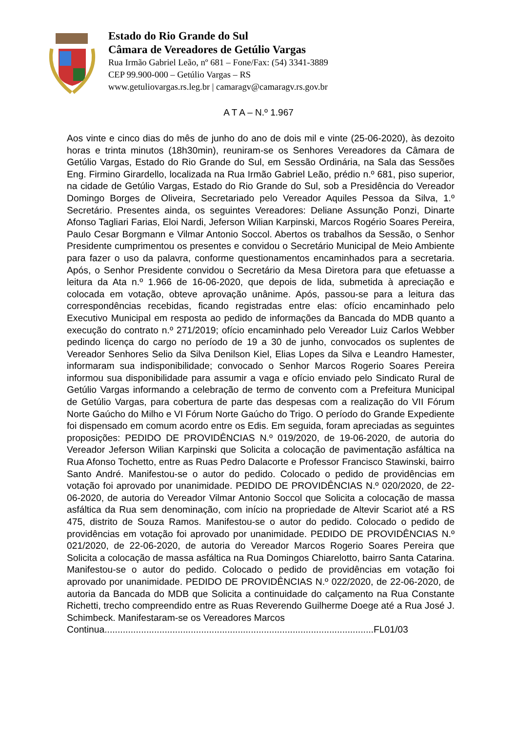Estado do Rio Grande do Sul
Câmara de Vereadores de Getúlio Vargas
Rua Irmão Gabriel Leão, nº 681 – Fone/Fax: (54) 3341-3889
CEP 99.900-000 – Getúlio Vargas – RS
www.getuliovargas.rs.leg.br | camaragv@camaragv.rs.gov.br
A T A – N.º 1.967
Aos vinte e cinco dias do mês de junho do ano de dois mil e vinte (25-06-2020), às dezoito horas e trinta minutos (18h30min), reuniram-se os Senhores Vereadores da Câmara de Getúlio Vargas, Estado do Rio Grande do Sul, em Sessão Ordinária, na Sala das Sessões Eng. Firmino Girardello, localizada na Rua Irmão Gabriel Leão, prédio n.º 681, piso superior, na cidade de Getúlio Vargas, Estado do Rio Grande do Sul, sob a Presidência do Vereador Domingo Borges de Oliveira, Secretariado pelo Vereador Aquiles Pessoa da Silva, 1.º Secretário. Presentes ainda, os seguintes Vereadores: Deliane Assunção Ponzi, Dinarte Afonso Tagliari Farias, Eloi Nardi, Jeferson Wilian Karpinski, Marcos Rogério Soares Pereira, Paulo Cesar Borgmann e Vilmar Antonio Soccol. Abertos os trabalhos da Sessão, o Senhor Presidente cumprimentou os presentes e convidou o Secretário Municipal de Meio Ambiente para fazer o uso da palavra, conforme questionamentos encaminhados para a secretaria. Após, o Senhor Presidente convidou o Secretário da Mesa Diretora para que efetuasse a leitura da Ata n.º 1.966 de 16-06-2020, que depois de lida, submetida à apreciação e colocada em votação, obteve aprovação unânime. Após, passou-se para a leitura das correspondências recebidas, ficando registradas entre elas: ofício encaminhado pelo Executivo Municipal em resposta ao pedido de informações da Bancada do MDB quanto a execução do contrato n.º 271/2019; ofício encaminhado pelo Vereador Luiz Carlos Webber pedindo licença do cargo no período de 19 a 30 de junho, convocados os suplentes de Vereador Senhores Selio da Silva Denilson Kiel, Elias Lopes da Silva e Leandro Hamester, informaram sua indisponibilidade; convocado o Senhor Marcos Rogerio Soares Pereira informou sua disponibilidade para assumir a vaga e ofício enviado pelo Sindicato Rural de Getúlio Vargas informando a celebração de termo de convento com a Prefeitura Municipal de Getúlio Vargas, para cobertura de parte das despesas com a realização do VII Fórum Norte Gaúcho do Milho e VI Fórum Norte Gaúcho do Trigo. O período do Grande Expediente foi dispensado em comum acordo entre os Edis. Em seguida, foram apreciadas as seguintes proposições: PEDIDO DE PROVIDÊNCIAS N.º 019/2020, de 19-06-2020, de autoria do Vereador Jeferson Wilian Karpinski que Solicita a colocação de pavimentação asfáltica na Rua Afonso Tochetto, entre as Ruas Pedro Dalacorte e Professor Francisco Stawinski, bairro Santo André. Manifestou-se o autor do pedido. Colocado o pedido de providências em votação foi aprovado por unanimidade. PEDIDO DE PROVIDÊNCIAS N.º 020/2020, de 22-06-2020, de autoria do Vereador Vilmar Antonio Soccol que Solicita a colocação de massa asfáltica da Rua sem denominação, com início na propriedade de Altevir Scariot até a RS 475, distrito de Souza Ramos. Manifestou-se o autor do pedido. Colocado o pedido de providências em votação foi aprovado por unanimidade. PEDIDO DE PROVIDÊNCIAS N.º 021/2020, de 22-06-2020, de autoria do Vereador Marcos Rogerio Soares Pereira que Solicita a colocação de massa asfáltica na Rua Domingos Chiarelotto, bairro Santa Catarina. Manifestou-se o autor do pedido. Colocado o pedido de providências em votação foi aprovado por unanimidade. PEDIDO DE PROVIDÊNCIAS N.º 022/2020, de 22-06-2020, de autoria da Bancada do MDB que Solicita a continuidade do calçamento na Rua Constante Richetti, trecho compreendido entre as Ruas Reverendo Guilherme Doege até a Rua José J. Schimbeck. Manifestaram-se os Vereadores Marcos
Continua.......................................................................................................FL01/03